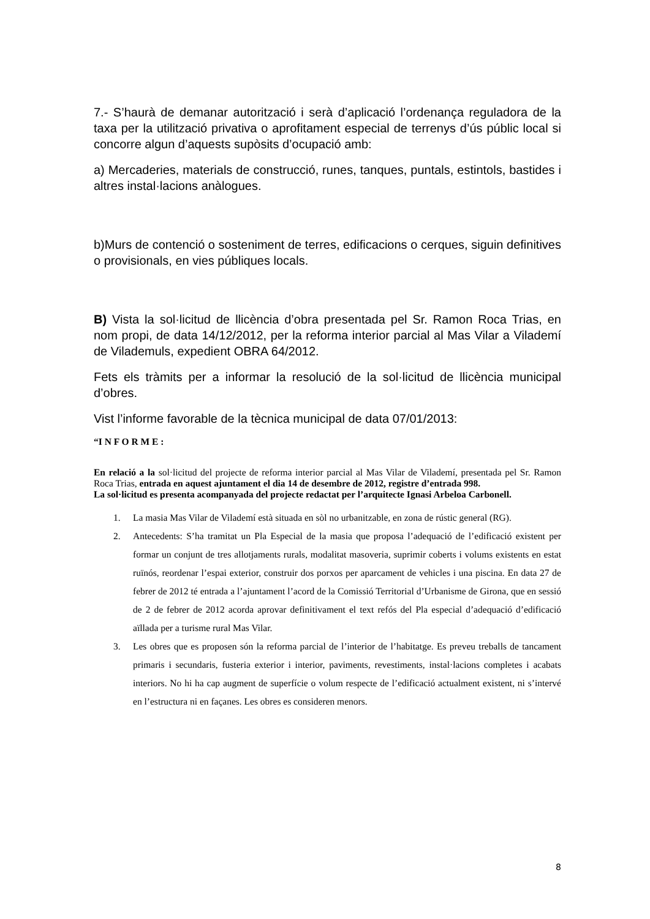7.- S’haurà de demanar autorització i serà d’aplicació l’ordenança reguladora de la taxa per la utilització privativa o aprofitament especial de terrenys d’ús públic local si concorre algun d’aquests supòsits d’ocupació amb:
a) Mercaderies, materials de construcció, runes, tanques, puntals, estintols, bastides i altres instal·lacions anàlogues.
b)Murs de contenció o sosteniment de terres, edificacions o cerques, siguin definitives o provisionals, en vies públiques locals.
B) Vista la sol·licitud de llicència d’obra presentada pel Sr. Ramon Roca Trias, en nom propi, de data 14/12/2012, per la reforma interior parcial al Mas Vilar a Vilademí de Vilademuls, expedient OBRA 64/2012.
Fets els tràmits per a informar la resolució de la sol·licitud de llicència municipal d’obres.
Vist l’informe favorable de la tècnica municipal de data 07/01/2013:
“I N F O R M E :
En relació a la sol·licitud del projecte de reforma interior parcial al Mas Vilar de Vilademí, presentada pel Sr. Ramon Roca Trias, entrada en aquest ajuntament el dia 14 de desembre de 2012, registre d’entrada 998.
La sol·licitud es presenta acompanyada del projecte redactat per l’arquitecte Ignasi Arbeloa Carbonell.
1. La masia Mas Vilar de Vilademí està situada en sòl no urbanitzable, en zona de rústic general (RG).
2. Antecedents: S’ha tramitat un Pla Especial de la masia que proposa l’adequació de l’edificació existent per formar un conjunt de tres allotjaments rurals, modalitat masoveria, suprimir coberts i volums existents en estat ruïnós, reordenar l’espai exterior, construir dos porxos per aparcament de vehicles i una piscina. En data 27 de febrer de 2012 té entrada a l’ajuntament l’acord de la Comissió Territorial d’Urbanisme de Girona, que en sessió de 2 de febrer de 2012 acorda aprovar definitivament el text refós del Pla especial d’adequació d’edificació aïllada per a turisme rural Mas Vilar.
3. Les obres que es proposen són la reforma parcial de l’interior de l’habitatge. Es preveu treballs de tancament primaris i secundaris, fusteria exterior i interior, paviments, revestiments, instal·lacions completes i acabats interiors. No hi ha cap augment de superfície o volum respecte de l’edificació actualment existent, ni s’intervé en l’estructura ni en façanes. Les obres es consideren menors.
8